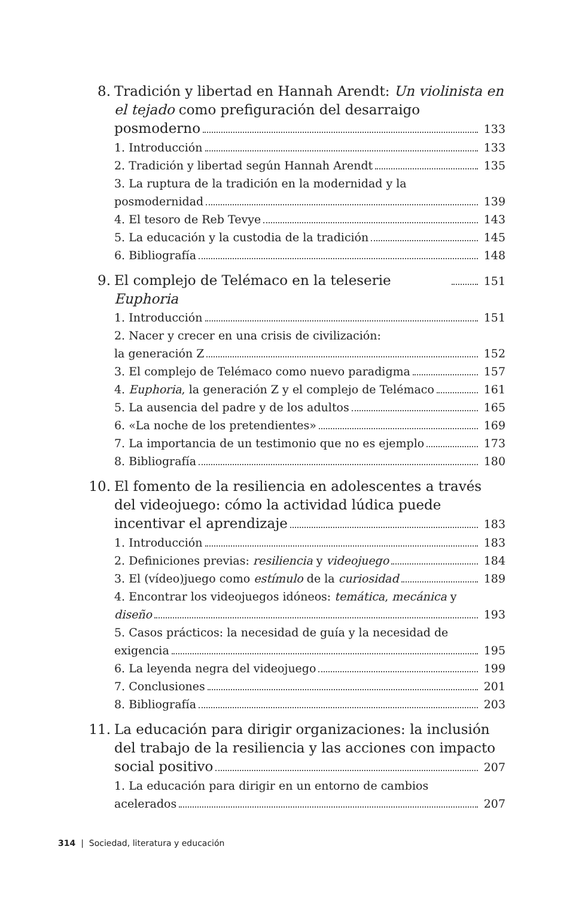8. Tradición y libertad en Hannah Arendt: Un violinista en el tejado como prefiguración del desarraigo
posmoderno 133
1. Introducción 133
2. Tradición y libertad según Hannah Arendt 135
3. La ruptura de la tradición en la modernidad y la
posmodernidad 139
4. El tesoro de Reb Tevye 143
5. La educación y la custodia de la tradición 145
6. Bibliografía 148
9. El complejo de Telémaco en la teleserie Euphoria 151
1. Introducción 151
2. Nacer y crecer en una crisis de civilización:
la generación Z 152
3. El complejo de Telémaco como nuevo paradigma 157
4. Euphoria, la generación Z y el complejo de Telémaco 161
5. La ausencia del padre y de los adultos 165
6. «La noche de los pretendientes» 169
7. La importancia de un testimonio que no es ejemplo 173
8. Bibliografía 180
10.
El fomento de la resiliencia en adolescentes a través del videojuego: cómo la actividad lúdica puede
incentivar el aprendizaje 183
1. Introducción 183
2. Definiciones previas: resiliencia y videojuego 184
3. El (vídeo)juego como estímulo de la curiosidad 189
4. Encontrar los videojuegos idóneos: temática, mecánica y
diseño 193
5. Casos prácticos: la necesidad de guía y la necesidad de
exigencia 195
6. La leyenda negra del videojuego 199
7. Conclusiones 201
8. Bibliografía 203
11.
La educación para dirigir organizaciones: la inclusión del trabajo de la resiliencia y las acciones con impacto
social positivo 207
1. La educación para dirigir en un entorno de cambios
acelerados 207
314 | Sociedad, literatura y educación